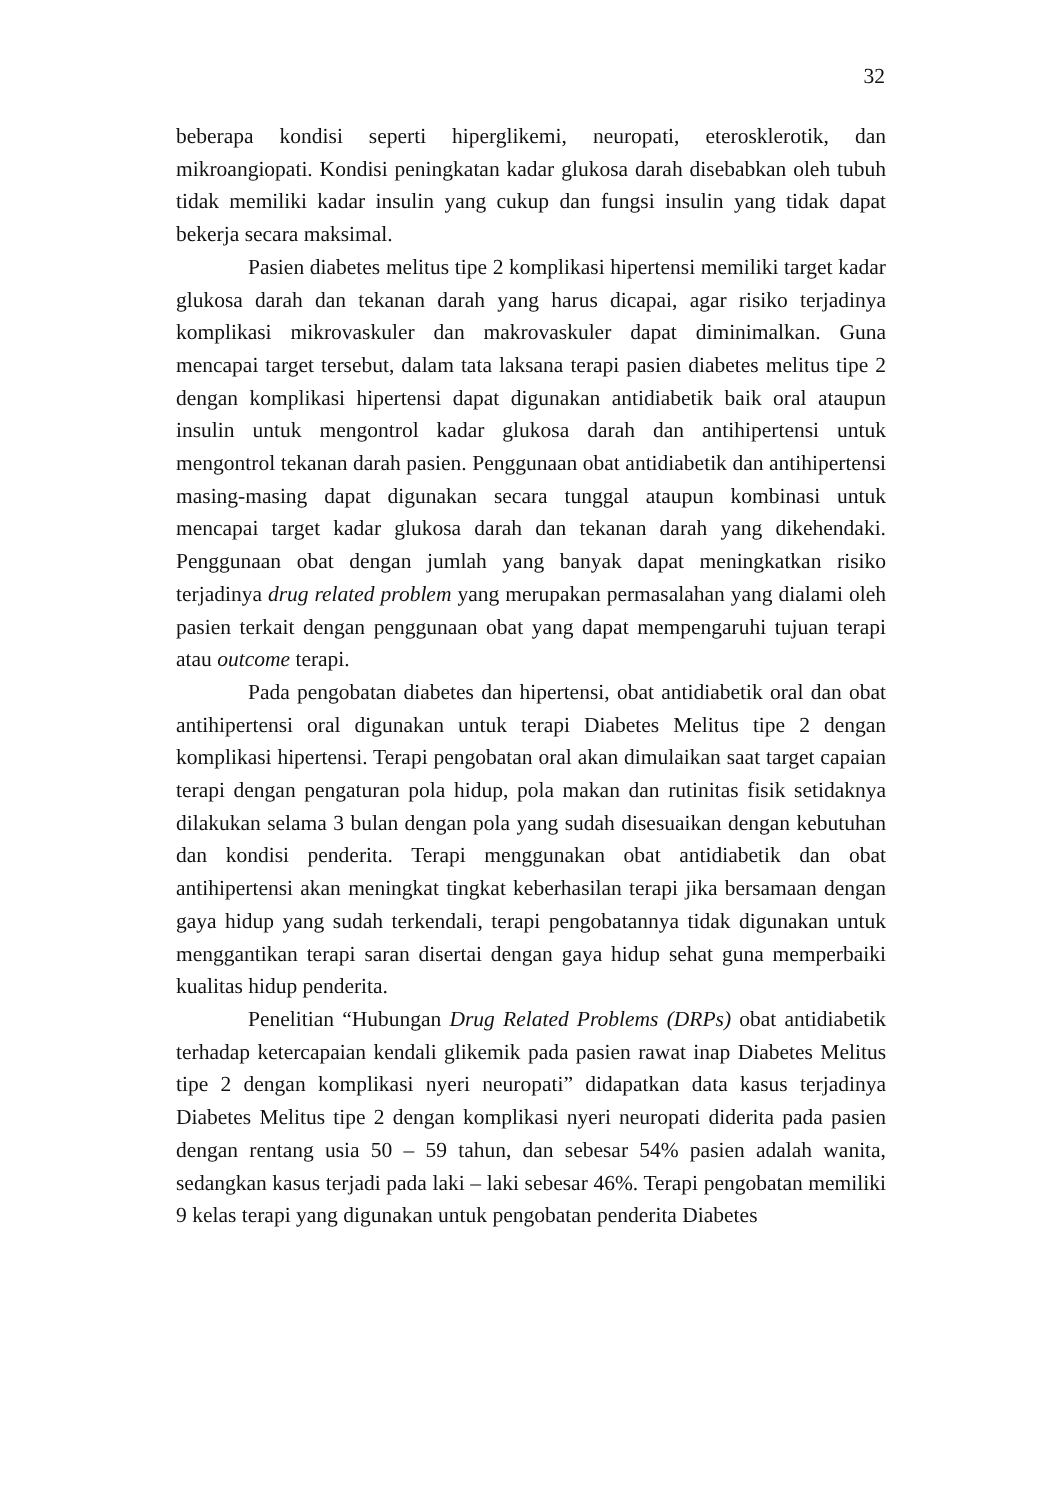32
beberapa kondisi seperti hiperglikemi, neuropati, eterosklerotik, dan mikroangiopati. Kondisi peningkatan kadar glukosa darah disebabkan oleh tubuh tidak memiliki kadar insulin yang cukup dan fungsi insulin yang tidak dapat bekerja secara maksimal.
Pasien diabetes melitus tipe 2 komplikasi hipertensi memiliki target kadar glukosa darah dan tekanan darah yang harus dicapai, agar risiko terjadinya komplikasi mikrovaskuler dan makrovaskuler dapat diminimalkan. Guna mencapai target tersebut, dalam tata laksana terapi pasien diabetes melitus tipe 2 dengan komplikasi hipertensi dapat digunakan antidiabetik baik oral ataupun insulin untuk mengontrol kadar glukosa darah dan antihipertensi untuk mengontrol tekanan darah pasien. Penggunaan obat antidiabetik dan antihipertensi masing-masing dapat digunakan secara tunggal ataupun kombinasi untuk mencapai target kadar glukosa darah dan tekanan darah yang dikehendaki. Penggunaan obat dengan jumlah yang banyak dapat meningkatkan risiko terjadinya drug related problem yang merupakan permasalahan yang dialami oleh pasien terkait dengan penggunaan obat yang dapat mempengaruhi tujuan terapi atau outcome terapi.
Pada pengobatan diabetes dan hipertensi, obat antidiabetik oral dan obat antihipertensi oral digunakan untuk terapi Diabetes Melitus tipe 2 dengan komplikasi hipertensi. Terapi pengobatan oral akan dimulaikan saat target capaian terapi dengan pengaturan pola hidup, pola makan dan rutinitas fisik setidaknya dilakukan selama 3 bulan dengan pola yang sudah disesuaikan dengan kebutuhan dan kondisi penderita. Terapi menggunakan obat antidiabetik dan obat antihipertensi akan meningkat tingkat keberhasilan terapi jika bersamaan dengan gaya hidup yang sudah terkendali, terapi pengobatannya tidak digunakan untuk menggantikan terapi saran disertai dengan gaya hidup sehat guna memperbaiki kualitas hidup penderita.
Penelitian “Hubungan Drug Related Problems (DRPs) obat antidiabetik terhadap ketercapaian kendali glikemik pada pasien rawat inap Diabetes Melitus tipe 2 dengan komplikasi nyeri neuropati” didapatkan data kasus terjadinya Diabetes Melitus tipe 2 dengan komplikasi nyeri neuropati diderita pada pasien dengan rentang usia 50 – 59 tahun, dan sebesar 54% pasien adalah wanita, sedangkan kasus terjadi pada laki – laki sebesar 46%. Terapi pengobatan memiliki 9 kelas terapi yang digunakan untuk pengobatan penderita Diabetes